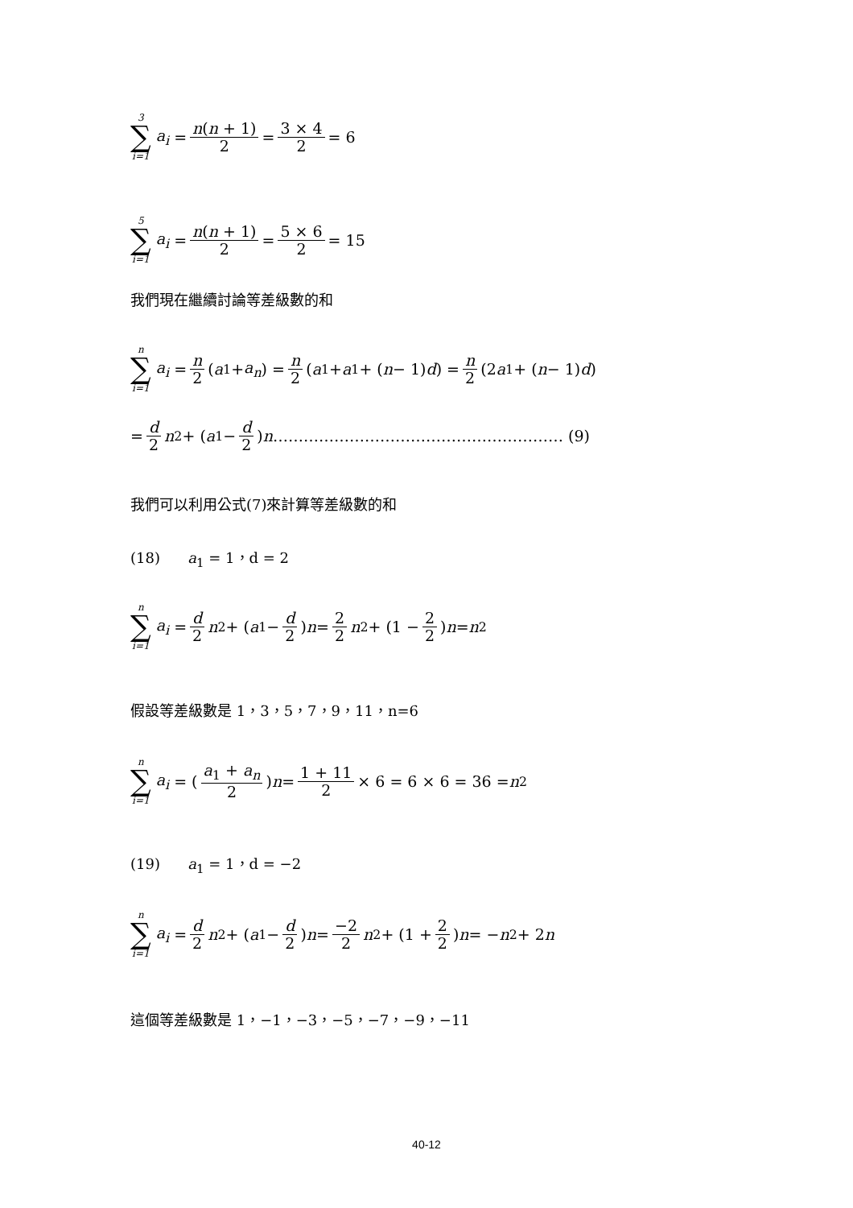3 ∑ i=1 a<sub>i</sub> = n(n + 1) 2 = 3 × 4 2 = 6
5 ∑ i=1 a<sub>i</sub> = n(n + 1) 2 = 5 × 6 2 = 15
我們現在繼續討論等差級數的和
n ∑ i=1 a<sub>i</sub> = n 2 (a<sub>1</sub> + a<sub>n</sub>) = n 2 (a<sub>1</sub> + a<sub>1</sub> + (n − 1) d) = n 2 (2 a<sub>1</sub> + (n − 1) d)
= d 2 n<sup>2</sup> + (a<sub>1</sub> − d 2) n ………………………………………………… (9)
我們可以利用公式(7)來計算等差級數的和
(18) a<sub>1</sub> = 1，d = 2
n ∑ i=1 a<sub>i</sub> = d 2 n<sup>2</sup> + (a<sub>1</sub> − d 2) n = 2 2 n<sup>2</sup> + (1 − 2 2) n = n<sup>2</sup>
假設等差級數是 1，3，5，7，9，11，n=6
n ∑ i=1 a<sub>i</sub> = (a<sub>1</sub> + a<sub>n</sub> 2) n = 1 + 11 2 × 6 = 6 × 6 = 36 = n<sup>2</sup>
(19) a<sub>1</sub> = 1，d = −2
n ∑ i=1 a<sub>i</sub> = d 2 n<sup>2</sup> + (a<sub>1</sub> − d 2) n = −2 2 n<sup>2</sup> + (1 + 2 2) n = − n<sup>2</sup> + 2 n
這個等差級數是 1，−1，−3，−5，−7，−9，−11
40-12